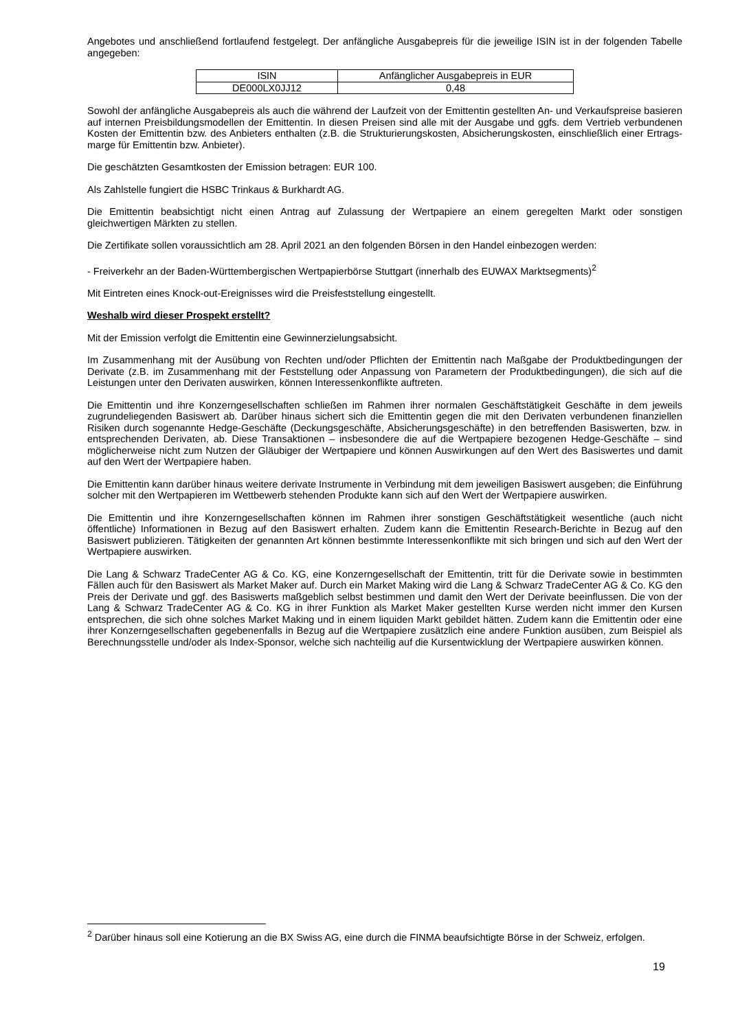Angebotes und anschließend fortlaufend festgelegt. Der anfängliche Ausgabepreis für die jeweilige ISIN ist in der folgenden Tabelle angegeben:
| ISIN | Anfänglicher Ausgabepreis in EUR |
| DE000LX0JJ12 | 0,48 |
Sowohl der anfängliche Ausgabepreis als auch die während der Laufzeit von der Emittentin gestellten An- und Verkaufs­preise basieren auf internen Preisbildungsmodellen der Emittentin. In diesen Preisen sind alle mit der Ausgabe und ggfs. dem Vertrieb verbundenen Kosten der Emittentin bzw. des Anbieters enthalten (z.B. die Strukturierungskosten, Absicherungskosten, einschließlich einer Ertrags-marge für Emittentin bzw. Anbieter).
Die geschätzten Gesamtkosten der Emission betragen: EUR 100.
Als Zahlstelle fungiert die HSBC Trinkaus & Burkhardt AG.
Die Emittentin beabsichtigt nicht einen Antrag auf Zulassung der Wertpapiere an einem geregelten Markt oder sonstigen gleichwertigen Märkten zu stellen.
Die Zertifikate sollen voraussichtlich am 28. April 2021 an den folgenden Börsen in den Handel einbezogen werden:
- Freiverkehr an der Baden-Württembergischen Wertpapierbörse Stuttgart (innerhalb des EUWAX Marktsegments)<sup>2</sup>
Mit Eintreten eines Knock-out-Ereignisses wird die Preisfeststellung eingestellt.
Weshalb wird dieser Prospekt erstellt?
Mit der Emission verfolgt die Emittentin eine Gewinnerzielungsabsicht.
Im Zusammenhang mit der Ausübung von Rechten und/oder Pflichten der Emittentin nach Maßgabe der Produktbedingungen der Derivate (z.B. im Zusammenhang mit der Feststellung oder Anpassung von Parametern der Produktbedingungen), die sich auf die Leistungen unter den Derivaten auswirken, können Interessenkonflikte auftreten.
Die Emittentin und ihre Konzerngesellschaften schließen im Rahmen ihrer normalen Geschäftstätigkeit Geschäfte in dem jeweils zugrundeliegenden Basiswert ab. Darüber hinaus sichert sich die Emittentin gegen die mit den Derivaten verbundenen finanziellen Risiken durch sogenannte Hedge-Geschäfte (Deckungsgeschäfte, Absicherungsgeschäfte) in den betreffenden Basiswerten, bzw. in entsprechenden Derivaten, ab. Diese Transaktionen – insbesondere die auf die Wertpapiere bezogenen Hedge-Geschäfte – sind möglicherweise nicht zum Nutzen der Gläubiger der Wertpapiere und können Auswirkungen auf den Wert des Basiswertes und damit auf den Wert der Wertpapiere haben.
Die Emittentin kann darüber hinaus weitere derivate Instrumente in Verbindung mit dem jeweiligen Basiswert ausgeben; die Einführung solcher mit den Wertpapieren im Wettbewerb stehenden Produkte kann sich auf den Wert der Wertpapiere auswirken.
Die Emittentin und ihre Konzerngesellschaften können im Rahmen ihrer sonstigen Geschäftstätigkeit wesentliche (auch nicht öffentliche) Informationen in Bezug auf den Basiswert erhalten. Zudem kann die Emittentin Research-Berichte in Bezug auf den Basiswert publizieren. Tätigkeiten der genannten Art können bestimmte Interessenkonflikte mit sich bringen und sich auf den Wert der Wertpapiere auswirken.
Die Lang & Schwarz TradeCenter AG & Co. KG, eine Konzerngesellschaft der Emittentin, tritt für die Derivate sowie in bestimmten Fällen auch für den Basiswert als Market Maker auf. Durch ein Market Making wird die Lang & Schwarz TradeCenter AG & Co. KG den Preis der Derivate und ggf. des Basiswerts maßgeblich selbst bestimmen und damit den Wert der Derivate beeinflussen. Die von der Lang & Schwarz TradeCenter AG & Co. KG in ihrer Funktion als Market Maker gestellten Kurse werden nicht immer den Kursen entsprechen, die sich ohne solches Market Making und in einem liquiden Markt gebildet hätten. Zudem kann die Emittentin oder eine ihrer Konzerngesellschaften gegebenenfalls in Bezug auf die Wertpapiere zusätzlich eine andere Funktion ausüben, zum Beispiel als Berechnungsstelle und/oder als Index-Sponsor, welche sich nachteilig auf die Kursentwicklung der Wertpapiere auswirken können.
<sup>2</sup> Darüber hinaus soll eine Kotierung an die BX Swiss AG, eine durch die FINMA beaufsichtigte Börse in der Schweiz, erfolgen.
19